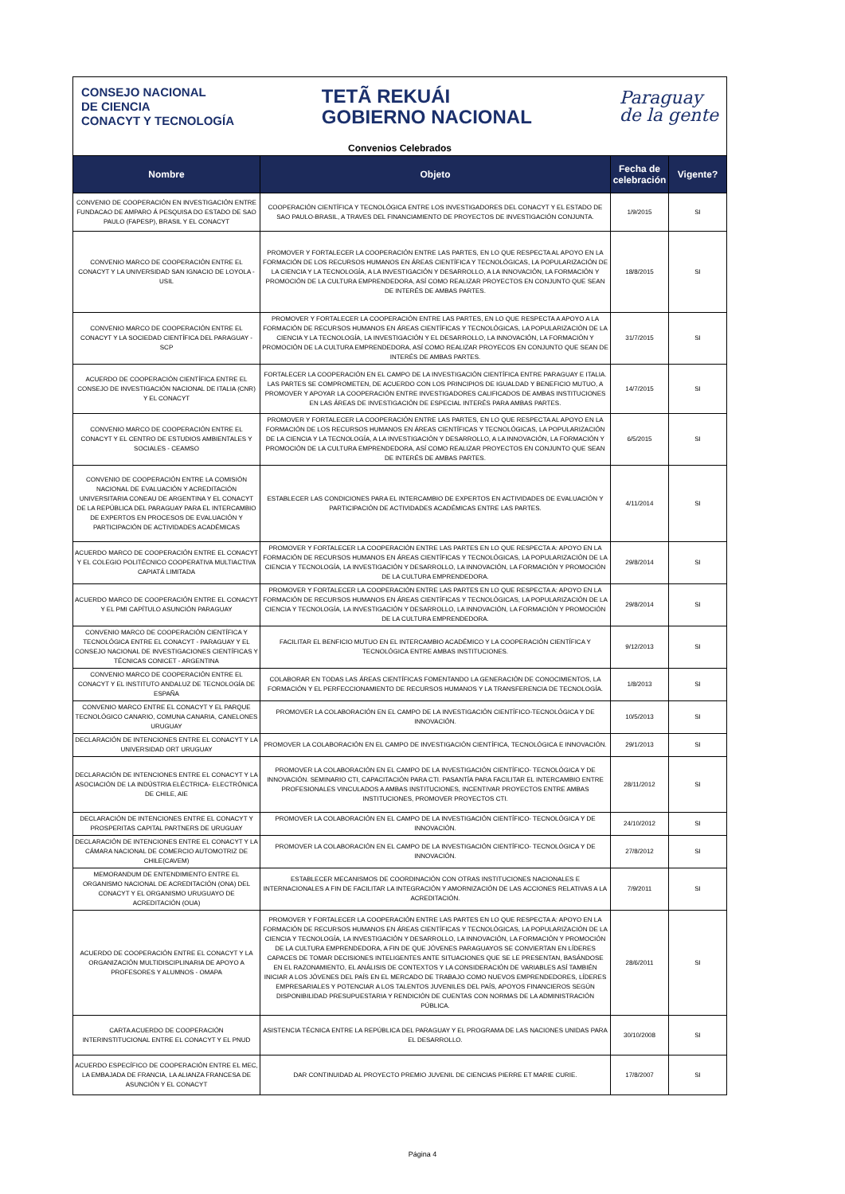CONSEJO NACIONAL
DE CIENCIA
CONACYT Y TECNOLOGÍA
TETÃ REKUÁI
GOBIERNO NACIONAL
Paraguay
de la gente
Convenios Celebrados
| Nombre | Objeto | Fecha de celebración | Vigente? |
| --- | --- | --- | --- |
| CONVENIO DE COOPERACIÓN EN INVESTIGACIÓN ENTRE FUNDACAO DE AMPARO Á PESQUISA DO ESTADO DE SAO PAULO (FAPESP), BRASIL Y EL CONACYT | COOPERACIÓN CIENTÍFICA Y TECNOLÓGICA ENTRE LOS INVESTIGADORES DEL CONACYT Y EL ESTADO DE SAO PAULO-BRASIL, A TRAVES DEL FINANCIAMIENTO DE PROYECTOS DE INVESTIGACIÓN CONJUNTA. | 1/9/2015 | SI |
| CONVENIO MARCO DE COOPERACIÓN ENTRE EL CONACYT Y LA UNIVERSIDAD SAN IGNACIO DE LOYOLA - USIL | PROMOVER Y FORTALECER LA COOPERACIÓN ENTRE LAS PARTES, EN LO QUE RESPECTA AL APOYO EN LA FORMACIÓN DE LOS RECURSOS HUMANOS EN ÁREAS CIENTÍFICA Y TECNOLÓGICAS, LA POPULARIZACIÓN DE LA CIENCIA Y LA TECNOLOGÍA, A LA INVESTIGACIÓN Y DESARROLLO, A LA INNOVACIÓN, LA FORMACIÓN Y PROMOCIÓN DE LA CULTURA EMPRENDEDORA, ASÍ COMO REALIZAR PROYECTOS EN CONJUNTO QUE SEAN DE INTERÉS DE AMBAS PARTES. | 18/8/2015 | SI |
| CONVENIO MARCO DE COOPERACIÓN ENTRE EL CONACYT Y LA SOCIEDAD CIENTÍFICA DEL PARAGUAY - SCP | PROMOVER Y FORTALECER LA COOPERACIÓN ENTRE LAS PARTES, EN LO QUE RESPECTA A APOYO A LA FORMACIÓN DE RECURSOS HUMANOS EN ÁREAS CIENTÍFICAS Y TECNOLÓGICAS, LA POPULARIZACIÓN DE LA CIENCIA Y LA TECNOLOGÍA, LA INVESTIGACIÓN Y EL DESARROLLO, LA INNOVACIÓN, LA FORMACIÓN Y PROMOCIÓN DE LA CULTURA EMPRENDEDORA, ASÍ COMO REALIZAR PROYECOS EN CONJUNTO QUE SEAN DE INTERÉS DE AMBAS PARTES. | 31/7/2015 | SI |
| ACUERDO DE COOPERACIÓN CIENTÍFICA ENTRE EL CONSEJO DE INVESTIGACIÓN NACIONAL DE ITALIA (CNR) Y EL CONACYT | FORTALECER LA COOPERACIÓN EN EL CAMPO DE LA INVESTIGACIÓN CIENTÍFICA ENTRE PARAGUAY E ITALIA. LAS PARTES SE COMPROMETEN, DE ACUERDO CON LOS PRINCIPIOS DE IGUALDAD Y BENEFICIO MUTUO, A PROMOVER Y APOYAR LA COOPERACIÓN ENTRE INVESTIGADORES CALIFICADOS DE AMBAS INSTITUCIONES EN LAS ÁREAS DE INVESTIGACIÓN DE ESPECIAL INTERÉS PARA AMBAS PARTES. | 14/7/2015 | SI |
| CONVENIO MARCO DE COOPERACIÓN ENTRE EL CONACYT Y EL CENTRO DE ESTUDIOS AMBIENTALES Y SOCIALES - CEAMSO | PROMOVER Y FORTALECER LA COOPERACIÓN ENTRE LAS PARTES, EN LO QUE RESPECTA AL APOYO EN LA FORMACIÓN DE LOS RECURSOS HUMANOS EN ÁREAS CIENTÍFICAS Y TECNOLÓGICAS, LA POPULARIZACIÓN DE LA CIENCIA Y LA TECNOLOGÍA, A LA INVESTIGACIÓN Y DESARROLLO, A LA INNOVACIÓN, LA FORMACIÓN Y PROMOCIÓN DE LA CULTURA EMPRENDEDORA, ASÍ COMO REALIZAR PROYECTOS EN CONJUNTO QUE SEAN DE INTERÉS DE AMBAS PARTES. | 6/5/2015 | SI |
| CONVENIO DE COOPERACIÓN ENTRE LA COMISIÓN NACIONAL DE EVALUACIÓN Y ACREDITACIÓN UNIVERSITARIA CONEAU DE ARGENTINA Y EL CONACYT DE LA REPÚBLICA DEL PARAGUAY PARA EL INTERCAMBIO DE EXPERTOS EN PROCESOS DE EVALUACIÓN Y PARTICIPACIÓN DE ACTIVIDADES ACADÉMICAS | ESTABLECER LAS CONDICIONES PARA EL INTERCAMBIO DE EXPERTOS EN ACTIVIDADES DE EVALUACIÓN Y PARTICIPACIÓN DE ACTIVIDADES ACADÉMICAS ENTRE LAS PARTES. | 4/11/2014 | SI |
| ACUERDO MARCO DE COOPERACIÓN ENTRE EL CONACYT Y EL COLEGIO POLITÉCNICO COOPERATIVA MULTIACTIVA CAPIATÁ LIMITADA | PROMOVER Y FORTALECER LA COOPERACIÓN ENTRE LAS PARTES EN LO QUE RESPECTA A: APOYO EN LA FORMACIÓN DE RECURSOS HUMANOS EN ÁREAS CIENTÍFICAS Y TECNOLÓGICAS, LA POPULARIZACIÓN DE LA CIENCIA Y TECNOLOGÍA, LA INVESTIGACIÓN Y DESARROLLO, LA INNOVACIÓN, LA FORMACIÓN Y PROMOCIÓN DE LA CULTURA EMPRENDEDORA. | 29/8/2014 | SI |
| ACUERDO MARCO DE COOPERACIÓN ENTRE EL CONACYT Y EL PMI CAPÍTULO ASUNCIÓN PARAGUAY | PROMOVER Y FORTALECER LA COOPERACIÓN ENTRE LAS PARTES EN LO QUE RESPECTA A: APOYO EN LA FORMACIÓN DE RECURSOS HUMANOS EN ÁREAS CIENTÍFICAS Y TECNOLÓGICAS, LA POPULARIZACIÓN DE LA CIENCIA Y TECNOLOGÍA, LA INVESTIGACIÓN Y DESARROLLO, LA INNOVACIÓN, LA FORMACIÓN Y PROMOCIÓN DE LA CULTURA EMPRENDEDORA. | 29/8/2014 | SI |
| CONVENIO MARCO DE COOPERACIÓN CIENTÍFICA Y TECNOLÓGICA ENTRE EL CONACYT - PARAGUAY Y EL CONSEJO NACIONAL DE INVESTIGACIONES CIENTÍFICAS Y TÉCNICAS CONICET - ARGENTINA | FACILITAR EL BENFICIO MUTUO EN EL INTERCAMBIO ACADÉMICO Y LA COOPERACIÓN CIENTÍFICA Y TECNOLÓGICA ENTRE AMBAS INSTITUCIONES. | 9/12/2013 | SI |
| CONVENIO MARCO DE COOPERACIÓN ENTRE EL CONACYT Y EL INSTITUTO ANDALUZ DE TECNOLOGÍA DE ESPAÑA | COLABORAR EN TODAS LAS ÁREAS CIENTÍFICAS FOMENTANDO LA GENERACIÓN DE CONOCIMIENTOS, LA FORMACIÓN Y EL PERFECCIONAMIENTO DE RECURSOS HUMANOS Y LA TRANSFERENCIA DE TECNOLOGÍA. | 1/8/2013 | SI |
| CONVENIO MARCO ENTRE EL CONACYT Y EL PARQUE TECNOLÓGICO CANARIO, COMUNA CANARIA, CANELONES URUGUAY | PROMOVER LA COLABORACIÓN EN EL CAMPO DE LA INVESTIGACIÓN CIENTÍFICO-TECNOLÓGICA Y DE INNOVACIÓN. | 10/5/2013 | SI |
| DECLARACIÓN DE INTENCIONES ENTRE EL CONACYT Y LA UNIVERSIDAD ORT URUGUAY | PROMOVER LA COLABORACIÓN EN EL CAMPO DE INVESTIGACIÓN CIENTÍFICA, TECNOLÓGICA E INNOVACIÓN. | 29/1/2013 | SI |
| DECLARACIÓN DE INTENCIONES ENTRE EL CONACYT Y LA ASOCIACIÓN DE LA INDÚSTRIA ELÉCTRICA- ELECTRÓNICA DE CHILE, AIE | PROMOVER LA COLABORACIÓN EN EL CAMPO DE LA INVESTIGACIÓN CIENTÍFICO- TECNOLÓGICA Y DE INNOVACIÓN. SEMINARIO CTI, CAPACITACIÓN PARA CTI. PASANTÍA PARA FACILITAR EL INTERCAMBIO ENTRE PROFESIONALES VINCULADOS A AMBAS INSTITUCIONES, INCENTIVAR PROYECTOS ENTRE AMBAS INSTITUCIONES, PROMOVER PROYECTOS CTI. | 28/11/2012 | SI |
| DECLARACIÓN DE INTENCIONES ENTRE EL CONACYT Y PROSPERITAS CAPITAL PARTNERS DE URUGUAY | PROMOVER LA COLABORACIÓN EN EL CAMPO DE LA INVESTIGACIÓN CIENTÍFICO- TECNOLÓGICA Y DE INNOVACIÓN. | 24/10/2012 | SI |
| DECLARACIÓN DE INTENCIONES ENTRE EL CONACYT Y LA CÁMARA NACIONAL DE COMERCIO AUTOMOTRIZ DE CHILE(CAVEM) | PROMOVER LA COLABORACIÓN EN EL CAMPO DE LA INVESTIGACIÓN CIENTÍFICO- TECNOLÓGICA Y DE INNOVACIÓN. | 27/8/2012 | SI |
| MEMORANDUM DE ENTENDIMIENTO ENTRE EL ORGANISMO NACIONAL DE ACREDITACIÓN (ONA) DEL CONACYT Y EL ORGANISMO URUGUAYO DE ACREDITACIÓN (OUA) | ESTABLECER MECANISMOS DE COORDINACIÓN CON OTRAS INSTITUCIONES NACIONALES E INTERNACIONALES A FIN DE FACILITAR LA INTEGRACIÓN Y AMORNIZACIÓN DE LAS ACCIONES RELATIVAS A LA ACREDITACIÓN. | 7/9/2011 | SI |
| ACUERDO DE COOPERACIÓN ENTRE EL CONACYT Y LA ORGANIZACIÓN MULTIDISCIPLINARIA DE APOYO A PROFESORES Y ALUMNOS - OMAPA | PROMOVER Y FORTALECER LA COOPERACIÓN ENTRE LAS PARTES EN LO QUE RESPECTA A: APOYO EN LA FORMACIÓN DE RECURSOS HUMANOS EN ÁREAS CIENTÍFICAS Y TECNOLÓGICAS, LA POPULARIZACIÓN DE LA CIENCIA Y TECNOLOGÍA, LA INVESTIGACIÓN Y DESARROLLO, LA INNOVACIÓN, LA FORMACIÓN Y PROMOCIÓN DE LA CULTURA EMPRENDEDORA, A FIN DE QUE JÓVENES PARAGUAYOS SE CONVIERTAN EN LÍDERES CAPACES DE TOMAR DECISIONES INTELIGENTES ANTE SITUACIONES QUE SE LE PRESENTAN, BASÁNDOSE EN EL RAZONAMIENTO, EL ANÁLISIS DE CONTEXTOS Y LA CONSIDERACIÓN DE VARIABLES ASÍ TAMBIÉN INICIAR A LOS JÓVENES DEL PAÍS EN EL MERCADO DE TRABAJO COMO NUEVOS EMPRENDEDORES, LÍDERES EMPRESARIALES Y POTENCIAR A LOS TALENTOS JUVENILES DEL PAÍS, APOYOS FINANCIEROS SEGÚN DISPONIBILIDAD PRESUPUESTARIA Y RENDICIÓN DE CUENTAS CON NORMAS DE LA ADMINISTRACIÓN PÚBLICA. | 28/6/2011 | SI |
| CARTA ACUERDO DE COOPERACIÓN INTERINSTITUCIONAL ENTRE EL CONACYT Y EL PNUD | ASISTENCIA TÉCNICA ENTRE LA REPÚBLICA DEL PARAGUAY Y EL PROGRAMA DE LAS NACIONES UNIDAS PARA EL DESARROLLO. | 30/10/2008 | SI |
| ACUERDO ESPECÍFICO DE COOPERACIÓN ENTRE EL MEC, LA EMBAJADA DE FRANCIA, LA ALIANZA FRANCESA DE ASUNCIÓN Y EL CONACYT | DAR CONTINUIDAD AL PROYECTO PREMIO JUVENIL DE CIENCIAS PIERRE ET MARIE CURIE. | 17/8/2007 | SI |
Página 4